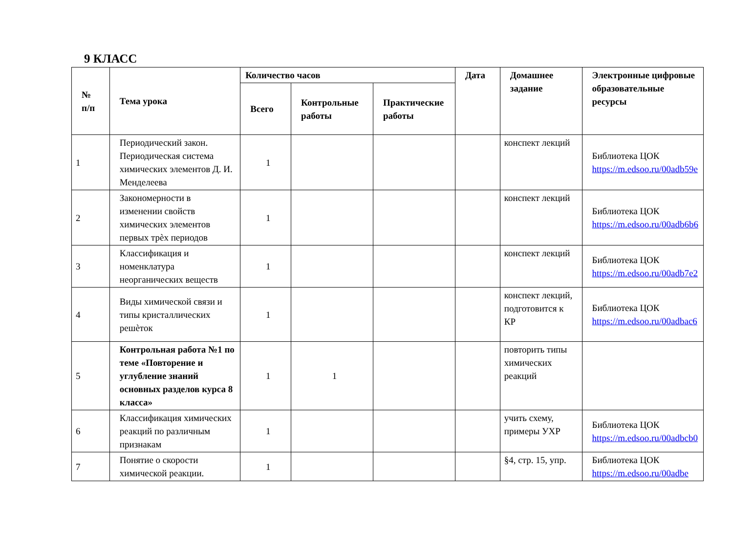9 КЛАСС
| № п/п | Тема урока | Количество часов | | | Дата | Домашнее задание | Электронные цифровые образовательные ресурсы |
| --- | --- | --- | --- | --- | --- | --- | --- |
| | | Всего | Контрольные работы | Практические работы | | | |
| 1 | Периодический закон. Периодическая система химических элементов Д. И. Менделеева | 1 | | | | конспект лекций | Библиотека ЦОК https://m.edsoo.ru/00adb59e |
| 2 | Закономерности в изменении свойств химических элементов первых трѐх периодов | 1 | | | | конспект лекций | Библиотека ЦОК https://m.edsoo.ru/00adb6b6 |
| 3 | Классификация и номенклатура неорганических веществ | 1 | | | | конспект лекций | Библиотека ЦОК https://m.edsoo.ru/00adb7e2 |
| 4 | Виды химической связи и типы кристаллических решѐток | 1 | | | | конспект лекций, подготовится к КР | Библиотека ЦОК https://m.edsoo.ru/00adbac6 |
| 5 | Контрольная работа №1 по теме «Повторение и углубление знаний основных разделов курса 8 класса» | 1 | 1 | | | повторить типы химических реакций | |
| 6 | Классификация химических реакций по различным признакам | 1 | | | | учить схему, примеры УХР | Библиотека ЦОК https://m.edsoo.ru/00adbcb0 |
| 7 | Понятие о скорости химической реакции. | 1 | | | | §4, стр. 15, упр. | Библиотека ЦОК https://m.edsoo.ru/00adbe |